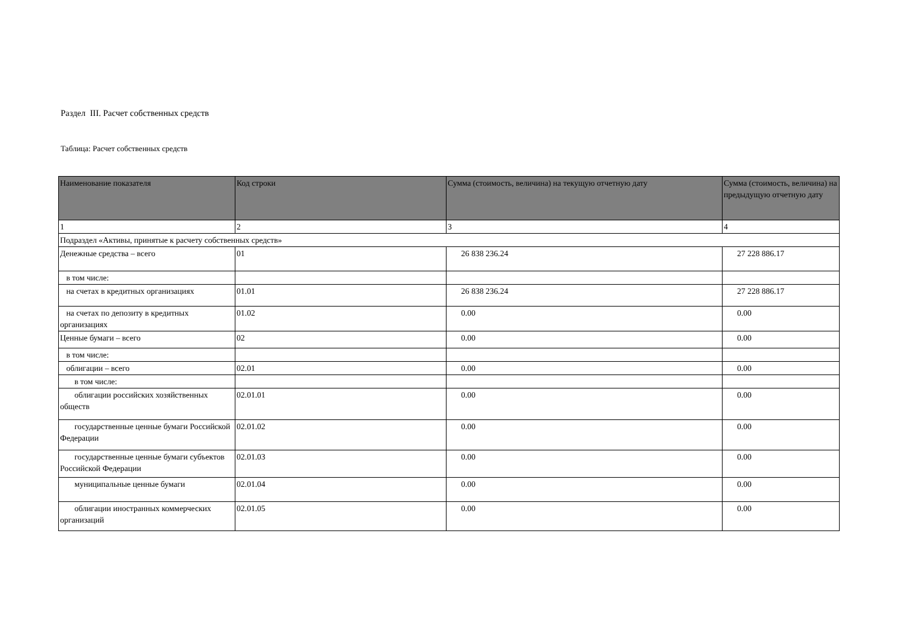Раздел III. Расчет собственных средств
Таблица: Расчет собственных средств
| Наименование показателя | Код строки | Сумма (стоимость, величина) на текущую отчетную дату | Сумма (стоимость, величина) на предыдущую отчетную дату |
| --- | --- | --- | --- |
| 1 | 2 | 3 | 4 |
| Подраздел «Активы, принятые к расчету собственных средств» | | | |
| Денежные средства – всего | 01 | 26 838 236.24 | 27 228 886.17 |
| в том числе: | | | |
| на счетах в кредитных организациях | 01.01 | 26 838 236.24 | 27 228 886.17 |
| на счетах по депозиту в кредитных организациях | 01.02 | 0.00 | 0.00 |
| Ценные бумаги – всего | 02 | 0.00 | 0.00 |
| в том числе: | | | |
| облигации – всего | 02.01 | 0.00 | 0.00 |
| в том числе: | | | |
| облигации российских хозяйственных обществ | 02.01.01 | 0.00 | 0.00 |
| государственные ценные бумаги Российской Федерации | 02.01.02 | 0.00 | 0.00 |
| государственные ценные бумаги субъектов Российской Федерации | 02.01.03 | 0.00 | 0.00 |
| муниципальные ценные бумаги | 02.01.04 | 0.00 | 0.00 |
| облигации иностранных коммерческих организаций | 02.01.05 | 0.00 | 0.00 |